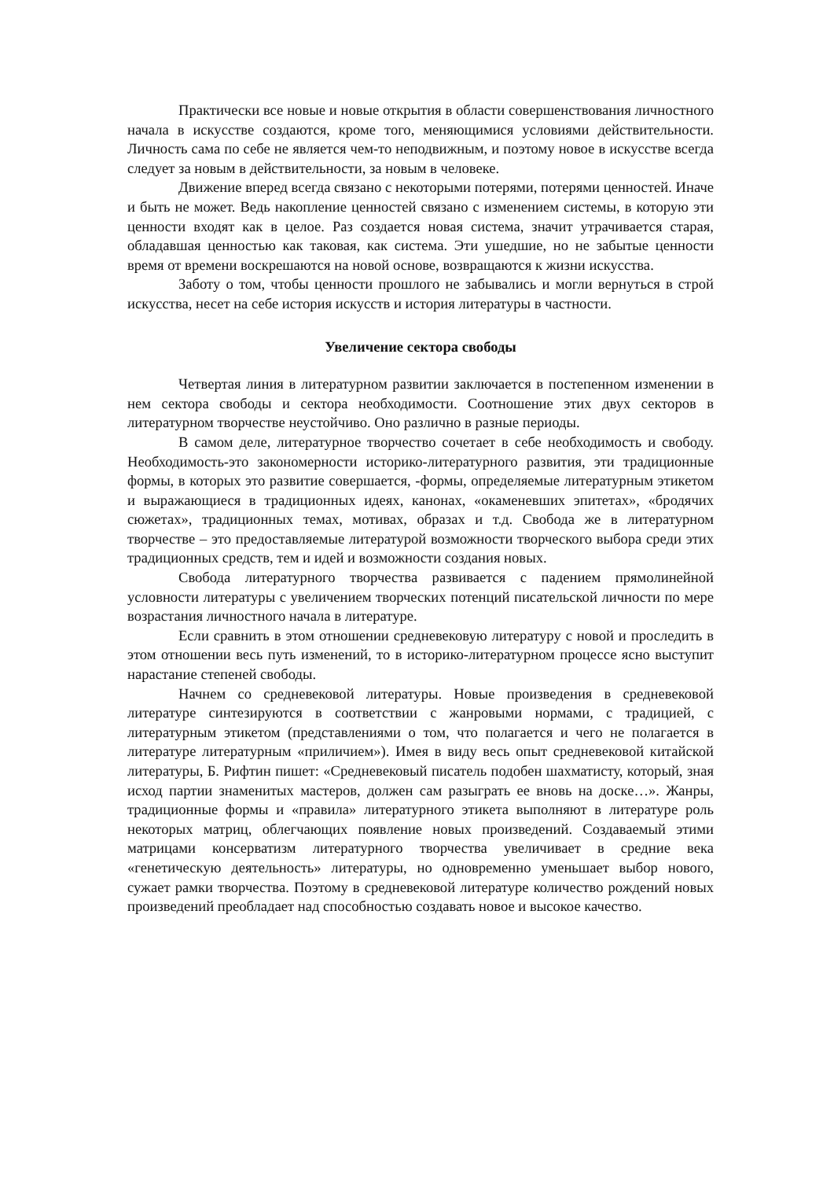Практически все новые и новые открытия в области совершенствования личностного начала в искусстве создаются, кроме того, меняющимися условиями действительности. Личность сама по себе не является чем-то неподвижным, и поэтому новое в искусстве всегда следует за новым в действительности, за новым в человеке.
Движение вперед всегда связано с некоторыми потерями, потерями ценностей. Иначе и быть не может. Ведь накопление ценностей связано с изменением системы, в которую эти ценности входят как в целое. Раз создается новая система, значит утрачивается старая, обладавшая ценностью как таковая, как система. Эти ушедшие, но не забытые ценности время от времени воскрешаются на новой основе, возвращаются к жизни искусства.
Заботу о том, чтобы ценности прошлого не забывались и могли вернуться в строй искусства, несет на себе история искусств и история литературы в частности.
Увеличение сектора свободы
Четвертая линия в литературном развитии заключается в постепенном изменении в нем сектора свободы и сектора необходимости. Соотношение этих двух секторов в литературном творчестве неустойчиво. Оно различно в разные периоды.
В самом деле, литературное творчество сочетает в себе необходимость и свободу. Необходимость-это закономерности историко-литературного развития, эти традиционные формы, в которых это развитие совершается, -формы, определяемые литературным этикетом и выражающиеся в традиционных идеях, канонах, «окаменевших эпитетах», «бродячих сюжетах», традиционных темах, мотивах, образах и т.д. Свобода же в литературном творчестве – это предоставляемые литературой возможности творческого выбора среди этих традиционных средств, тем и идей и возможности создания новых.
Свобода литературного творчества развивается с падением прямолинейной условности литературы с увеличением творческих потенций писательской личности по мере возрастания личностного начала в литературе.
Если сравнить в этом отношении средневековую литературу с новой и проследить в этом отношении весь путь изменений, то в историко-литературном процессе ясно выступит нарастание степеней свободы.
Начнем со средневековой литературы. Новые произведения в средневековой литературе синтезируются в соответствии с жанровыми нормами, с традицией, с литературным этикетом (представлениями о том, что полагается и чего не полагается в литературе литературным «приличием»). Имея в виду весь опыт средневековой китайской литературы, Б. Рифтин пишет: «Средневековый писатель подобен шахматисту, который, зная исход партии знаменитых мастеров, должен сам разыграть ее вновь на доске…». Жанры, традиционные формы и «правила» литературного этикета выполняют в литературе роль некоторых матриц, облегчающих появление новых произведений. Создаваемый этими матрицами консерватизм литературного творчества увеличивает в средние века «генетическую деятельность» литературы, но одновременно уменьшает выбор нового, сужает рамки творчества. Поэтому в средневековой литературе количество рождений новых произведений преобладает над способностью создавать новое и высокое качество.